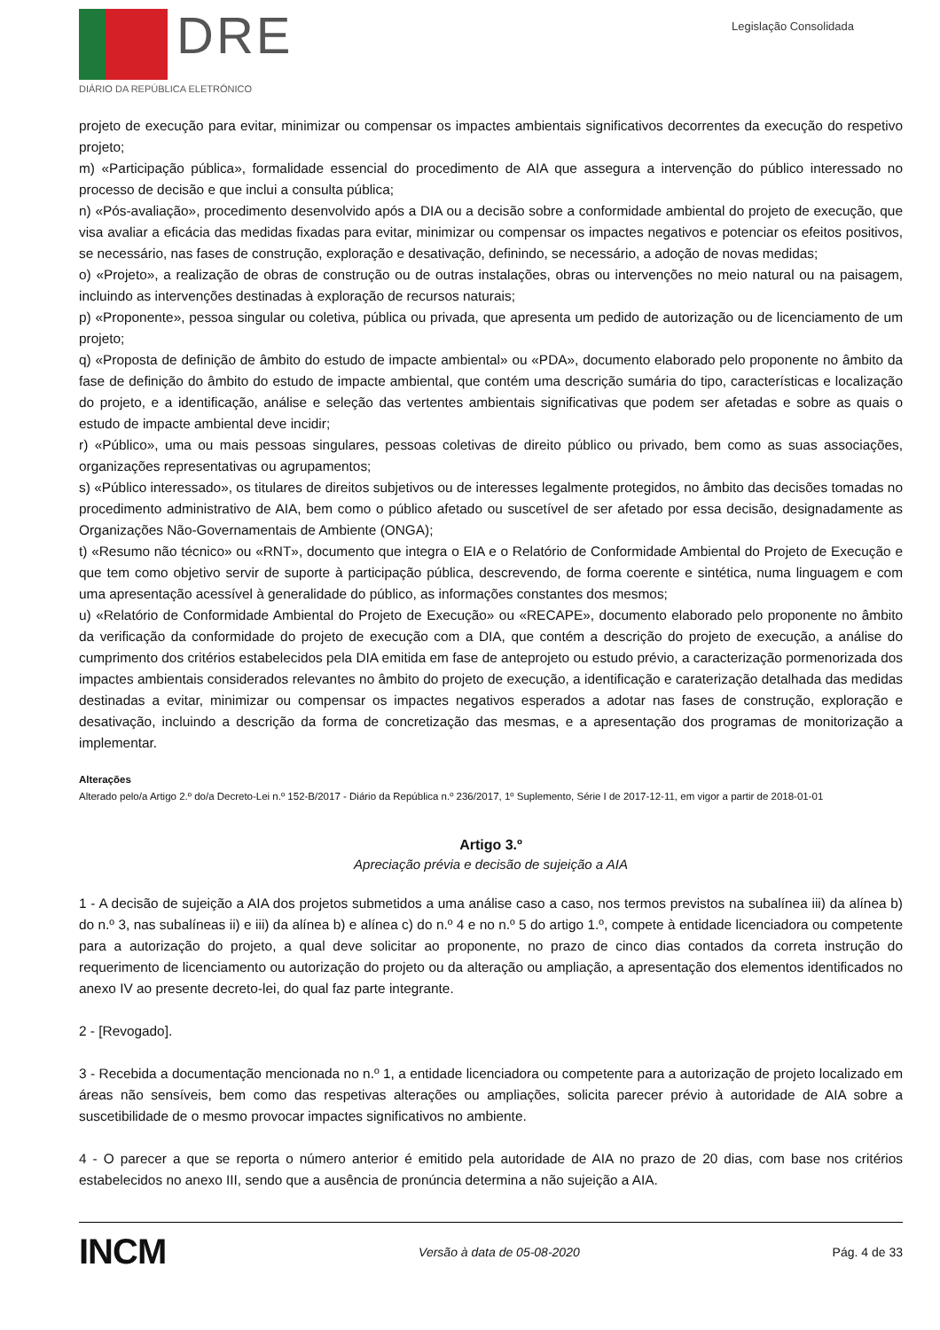DRE
DIÁRIO DA REPÚBLICA ELETRÓNICO
Legislação Consolidada
projeto de execução para evitar, minimizar ou compensar os impactes ambientais significativos decorrentes da execução do respetivo projeto;
m) «Participação pública», formalidade essencial do procedimento de AIA que assegura a intervenção do público interessado no processo de decisão e que inclui a consulta pública;
n) «Pós-avaliação», procedimento desenvolvido após a DIA ou a decisão sobre a conformidade ambiental do projeto de execução, que visa avaliar a eficácia das medidas fixadas para evitar, minimizar ou compensar os impactes negativos e potenciar os efeitos positivos, se necessário, nas fases de construção, exploração e desativação, definindo, se necessário, a adoção de novas medidas;
o) «Projeto», a realização de obras de construção ou de outras instalações, obras ou intervenções no meio natural ou na paisagem, incluindo as intervenções destinadas à exploração de recursos naturais;
p) «Proponente», pessoa singular ou coletiva, pública ou privada, que apresenta um pedido de autorização ou de licenciamento de um projeto;
q) «Proposta de definição de âmbito do estudo de impacte ambiental» ou «PDA», documento elaborado pelo proponente no âmbito da fase de definição do âmbito do estudo de impacte ambiental, que contém uma descrição sumária do tipo, características e localização do projeto, e a identificação, análise e seleção das vertentes ambientais significativas que podem ser afetadas e sobre as quais o estudo de impacte ambiental deve incidir;
r) «Público», uma ou mais pessoas singulares, pessoas coletivas de direito público ou privado, bem como as suas associações, organizações representativas ou agrupamentos;
s) «Público interessado», os titulares de direitos subjetivos ou de interesses legalmente protegidos, no âmbito das decisões tomadas no procedimento administrativo de AIA, bem como o público afetado ou suscetível de ser afetado por essa decisão, designadamente as Organizações Não-Governamentais de Ambiente (ONGA);
t) «Resumo não técnico» ou «RNT», documento que integra o EIA e o Relatório de Conformidade Ambiental do Projeto de Execução e que tem como objetivo servir de suporte à participação pública, descrevendo, de forma coerente e sintética, numa linguagem e com uma apresentação acessível à generalidade do público, as informações constantes dos mesmos;
u) «Relatório de Conformidade Ambiental do Projeto de Execução» ou «RECAPE», documento elaborado pelo proponente no âmbito da verificação da conformidade do projeto de execução com a DIA, que contém a descrição do projeto de execução, a análise do cumprimento dos critérios estabelecidos pela DIA emitida em fase de anteprojeto ou estudo prévio, a caracterização pormenorizada dos impactes ambientais considerados relevantes no âmbito do projeto de execução, a identificação e caraterização detalhada das medidas destinadas a evitar, minimizar ou compensar os impactes negativos esperados a adotar nas fases de construção, exploração e desativação, incluindo a descrição da forma de concretização das mesmas, e a apresentação dos programas de monitorização a implementar.
Alterações
Alterado pelo/a Artigo 2.º do/a Decreto-Lei n.º 152-B/2017 - Diário da República n.º 236/2017, 1º Suplemento, Série I de 2017-12-11, em vigor a partir de 2018-01-01
Artigo 3.º
Apreciação prévia e decisão de sujeição a AIA
1 - A decisão de sujeição a AIA dos projetos submetidos a uma análise caso a caso, nos termos previstos na subalínea iii) da alínea b) do n.º 3, nas subalíneas ii) e iii) da alínea b) e alínea c) do n.º 4 e no n.º 5 do artigo 1.º, compete à entidade licenciadora ou competente para a autorização do projeto, a qual deve solicitar ao proponente, no prazo de cinco dias contados da correta instrução do requerimento de licenciamento ou autorização do projeto ou da alteração ou ampliação, a apresentação dos elementos identificados no anexo IV ao presente decreto-lei, do qual faz parte integrante.
2 - [Revogado].
3 - Recebida a documentação mencionada no n.º 1, a entidade licenciadora ou competente para a autorização de projeto localizado em áreas não sensíveis, bem como das respetivas alterações ou ampliações, solicita parecer prévio à autoridade de AIA sobre a suscetibilidade de o mesmo provocar impactes significativos no ambiente.
4 - O parecer a que se reporta o número anterior é emitido pela autoridade de AIA no prazo de 20 dias, com base nos critérios estabelecidos no anexo III, sendo que a ausência de pronúncia determina a não sujeição a AIA.
INCM
Versão à data de 05-08-2020 Pág. 4 de 33